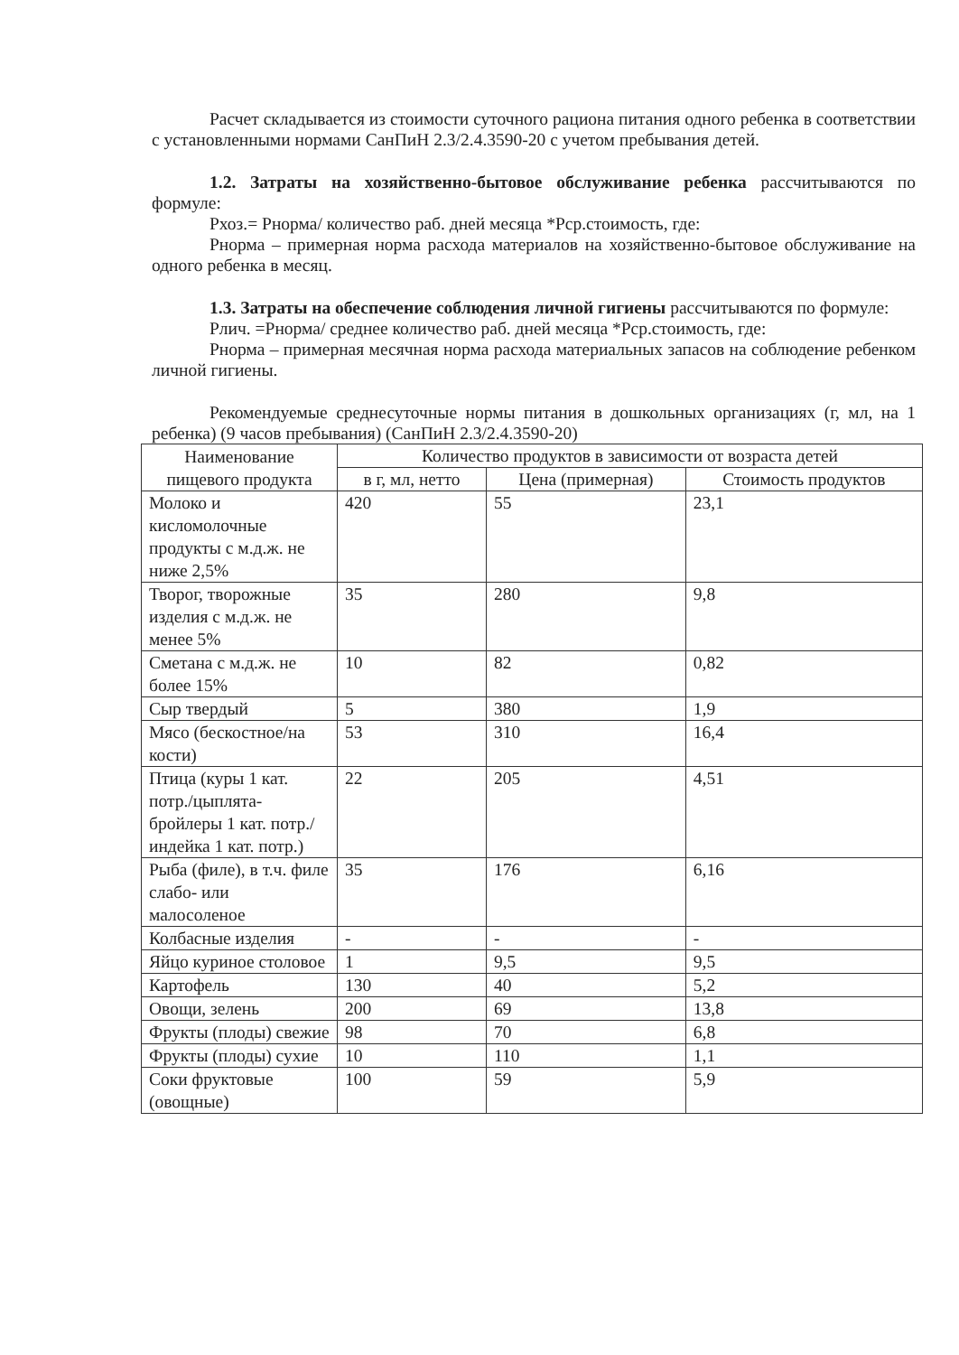Расчет складывается из стоимости суточного рациона питания одного ребенка в соответствии с установленными нормами СанПиН 2.3/2.4.3590-20 с учетом пребывания детей.
1.2. Затраты на хозяйственно-бытовое обслуживание ребенка рассчитываются по формуле:
Рхоз.= Рнорма/ количество раб. дней месяца *Рср.стоимость, где:
Рнорма – примерная норма расхода материалов на хозяйственно-бытовое обслуживание на одного ребенка в месяц.
1.3. Затраты на обеспечение соблюдения личной гигиены рассчитываются по формуле:
Рлич. =Рнорма/ среднее количество раб. дней месяца *Рср.стоимость, где:
Рнорма – примерная месячная норма расхода материальных запасов на соблюдение ребенком личной гигиены.
Рекомендуемые среднесуточные нормы питания в дошкольных организациях (г, мл, на 1 ребенка) (9 часов пребывания) (СанПиН 2.3/2.4.3590-20)
| Наименование пищевого продукта | Количество продуктов в зависимости от возраста детей | | |
| --- | --- | --- | --- |
| | в г, мл, нетто | Цена (примерная) | Стоимость продуктов |
| Молоко и кисломолочные продукты с м.д.ж. не ниже 2,5% | 420 | 55 | 23,1 |
| Творог, творожные изделия с м.д.ж. не менее 5% | 35 | 280 | 9,8 |
| Сметана с м.д.ж. не более 15% | 10 | 82 | 0,82 |
| Сыр твердый | 5 | 380 | 1,9 |
| Мясо (бескостное/на кости) | 53 | 310 | 16,4 |
| Птица (куры 1 кат. потр./цыплята-бройлеры 1 кат. потр./индейка 1 кат. потр.) | 22 | 205 | 4,51 |
| Рыба (филе), в т.ч. филе слабо- или малосоленое | 35 | 176 | 6,16 |
| Колбасные изделия | - | - | - |
| Яйцо куриное столовое | 1 | 9,5 | 9,5 |
| Картофель | 130 | 40 | 5,2 |
| Овощи, зелень | 200 | 69 | 13,8 |
| Фрукты (плоды) свежие | 98 | 70 | 6,8 |
| Фрукты (плоды) сухие | 10 | 110 | 1,1 |
| Соки фруктовые (овощные) | 100 | 59 | 5,9 |